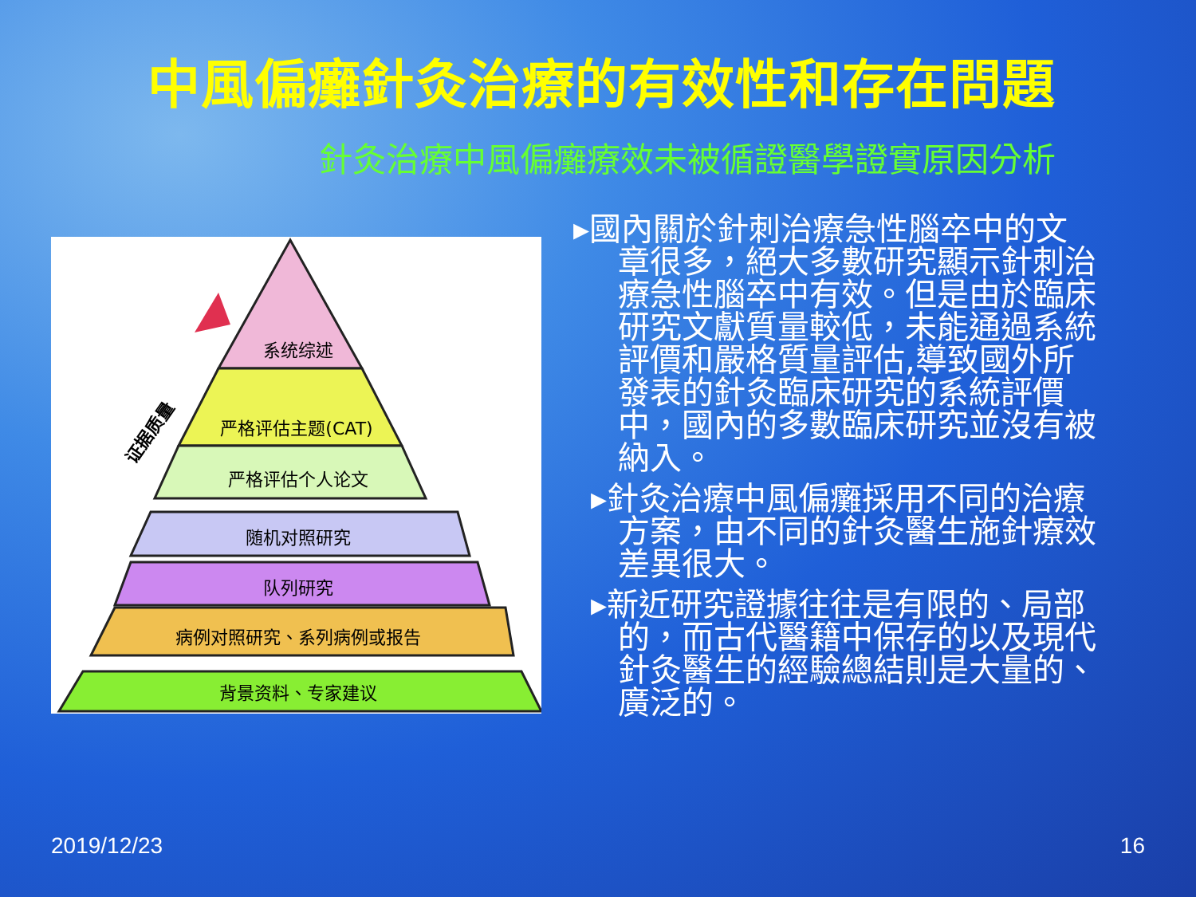中風偏癱針灸治療的有效性和存在問題
針灸治療中風偏癱療效未被循證醫學證實原因分析
系统综述
严格评估主题(CAT)
严格评估个人论文
随机对照研究
队列研究
病例对照研究、系列病例或报告
背景资料、专家建议
证据质量
▸國內關於針刺治療急性腦卒中的文章很多，絕大多數研究顯示針刺治療急性腦卒中有效。但是由於臨床研究文獻質量較低，未能通過系統評價和嚴格質量評估,導致國外所發表的針灸臨床研究的系統評價中，國內的多數臨床研究並沒有被納入。
▸針灸治療中風偏癱採用不同的治療方案，由不同的針灸醫生施針療效差異很大。
▸新近研究證據往往是有限的、局部的，而古代醫籍中保存的以及現代針灸醫生的經驗總結則是大量的、廣泛的。
2019/12/23 16